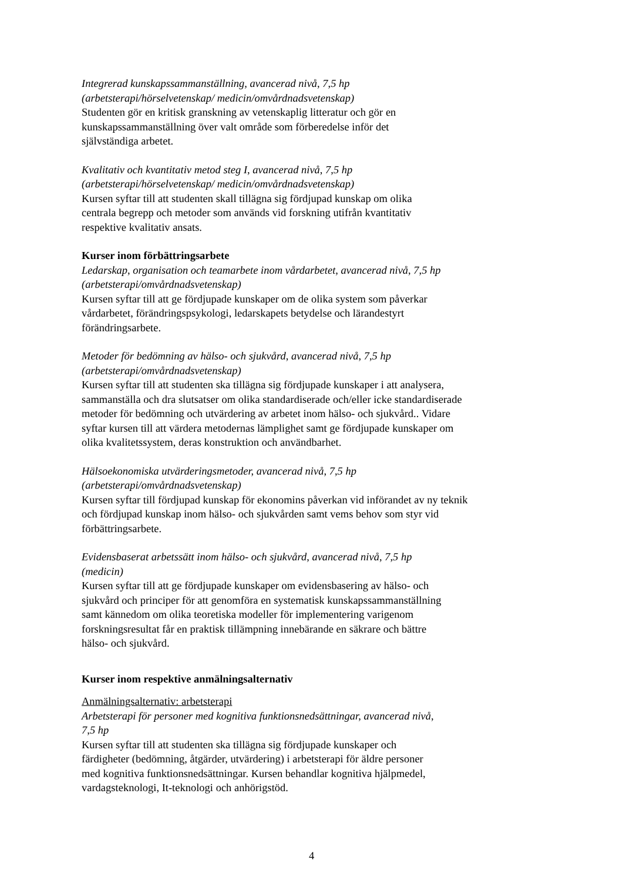Integrerad kunskapssammanställning, avancerad nivå, 7,5 hp
(arbetsterapi/hörselvetenskap/ medicin/omvårdnadsvetenskap)
Studenten gör en kritisk granskning av vetenskaplig litteratur och gör en
kunskapssammanställning över valt område som förberedelse inför det
självständiga arbetet.
Kvalitativ och kvantitativ metod steg I, avancerad nivå, 7,5 hp
(arbetsterapi/hörselvetenskap/ medicin/omvårdnadsvetenskap)
Kursen syftar till att studenten skall tillägna sig fördjupad kunskap om olika
centrala begrepp och metoder som används vid forskning utifrån kvantitativ
respektive kvalitativ ansats.
Kurser inom förbättringsarbete
Ledarskap, organisation och teamarbete inom vårdarbetet, avancerad nivå, 7,5 hp
(arbetsterapi/omvårdnadsvetenskap)
Kursen syftar till att ge fördjupade kunskaper om de olika system som påverkar
vårdarbetet, förändringspsykologi, ledarskapets betydelse och lärandestyrt
förändringsarbete.
Metoder för bedömning av hälso- och sjukvård, avancerad nivå, 7,5 hp
(arbetsterapi/omvårdnadsvetenskap)
Kursen syftar till att studenten ska tillägna sig fördjupade kunskaper i att analysera,
sammanställa och dra slutsatser om olika standardiserade och/eller icke standardiserade
metoder för bedömning och utvärdering av arbetet inom hälso- och sjukvård.. Vidare
syftar kursen till att värdera metodernas lämplighet samt ge fördjupade kunskaper om
olika kvalitetssystem, deras konstruktion och användbarhet.
Hälsoekonomiska utvärderingsmetoder, avancerad nivå, 7,5 hp
(arbetsterapi/omvårdnadsvetenskap)
Kursen syftar till fördjupad kunskap för ekonomins påverkan vid införandet av ny teknik
och fördjupad kunskap inom hälso- och sjukvården samt vems behov som styr vid
förbättringsarbete.
Evidensbaserat arbetssätt inom hälso- och sjukvård, avancerad nivå, 7,5 hp
(medicin)
Kursen syftar till att ge fördjupade kunskaper om evidensbasering av hälso- och
sjukvård och principer för att genomföra en systematisk kunskapssammanställning
samt kännedom om olika teoretiska modeller för implementering varigenom
forskningsresultat får en praktisk tillämpning innebärande en säkrare och bättre
hälso- och sjukvård.
Kurser inom respektive anmälningsalternativ
Anmälningsalternativ: arbetsterapi
Arbetsterapi för personer med kognitiva funktionsnedsättningar, avancerad nivå,
7,5 hp
Kursen syftar till att studenten ska tillägna sig fördjupade kunskaper och
färdigheter (bedömning, åtgärder, utvärdering) i arbetsterapi för äldre personer
med kognitiva funktionsnedsättningar. Kursen behandlar kognitiva hjälpmedel,
vardagsteknologi, It-teknologi och anhörigstöd.
4